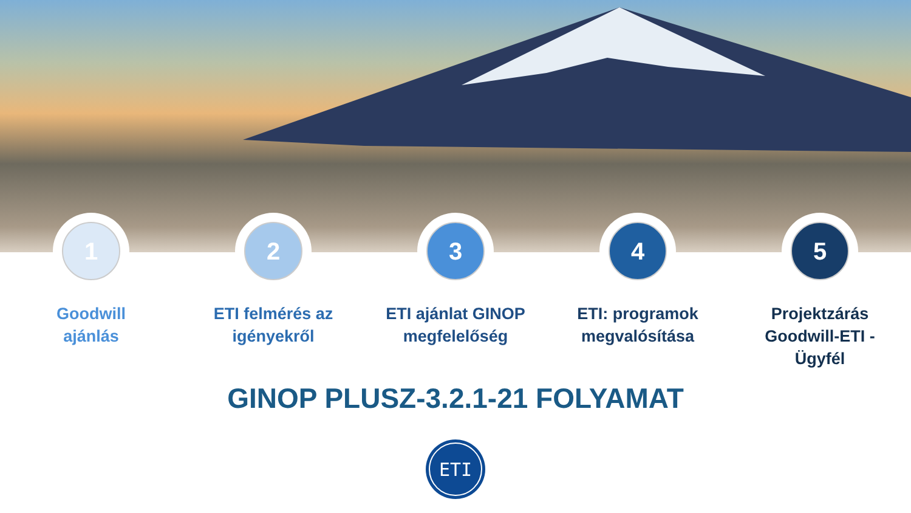1
Goodwill
ajánlás
2
ETI felmérés az
igényekről
3
ETI ajánlat GINOP
megfelelőség
4
ETI: programok
megvalósítása
5
Projektzárás
Goodwill-ETI -
Ügyfél
GINOP PLUSZ-3.2.1-21 FOLYAMAT
ETI